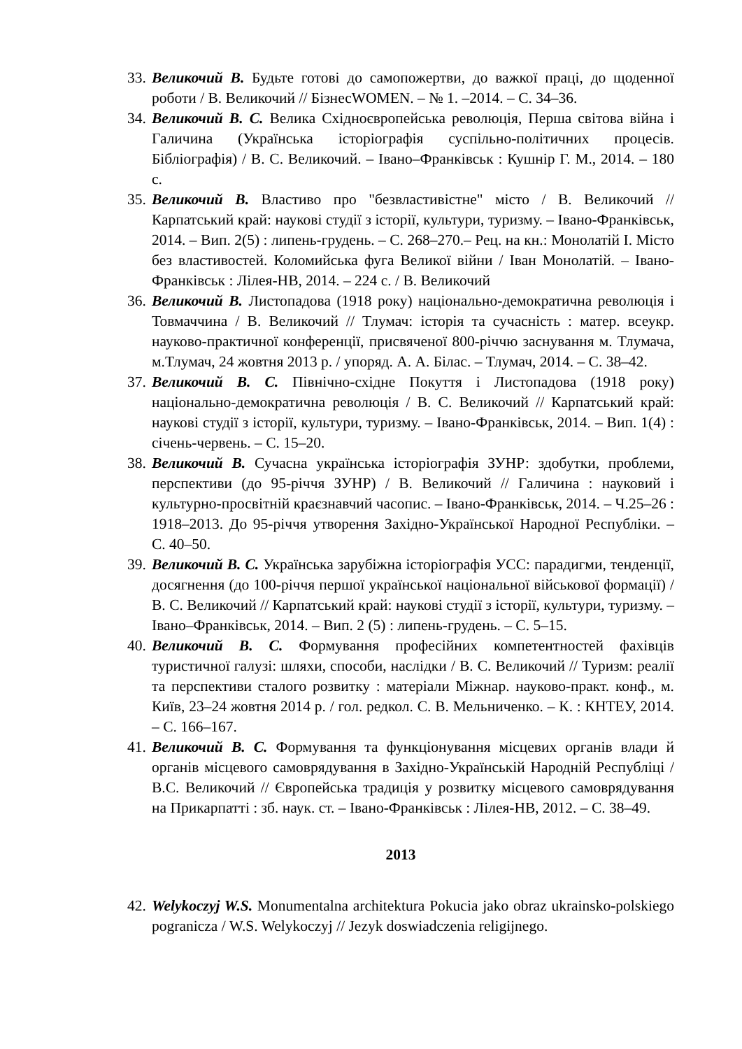33. Великочий В. Будьте готові до самопожертви, до важкої праці, до щоденної роботи / В. Великочий // БізнесWOMEN. – № 1. –2014. – С. 34–36.
34. Великочий В. С. Велика Східноєвропейська революція, Перша світова війна і Галичина (Українська історіографія суспільно-політичних процесів. Бібліографія) / В. С. Великочий. – Івано–Франківськ : Кушнір Г. М., 2014. – 180 с.
35. Великочий В. Властиво про "безвластивістне" місто / В. Великочий // Карпатський край: наукові студії з історії, культури, туризму. – Івано-Франківськ, 2014. – Вип. 2(5) : липень-грудень. – С. 268–270.– Рец. на кн.: Монолатій І. Місто без властивостей. Коломийська фуга Великої війни / Іван Монолатій. – Івано-Франківськ : Лілея-НВ, 2014. – 224 с. / В. Великочий
36. Великочий В. Листопадова (1918 року) національно-демократична революція і Товмаччина / В. Великочий // Тлумач: історія та сучасність : матер. всеукр. науково-практичної конференції, присвяченої 800-річчю заснування м. Тлумача, м.Тлумач, 24 жовтня 2013 р. / упоряд. А. А. Білас. – Тлумач, 2014. – С. 38–42.
37. Великочий В. С. Північно-східне Покуття і Листопадова (1918 року) національно-демократична революція / В. С. Великочий // Карпатський край: наукові студії з історії, культури, туризму. – Івано-Франківськ, 2014. – Вип. 1(4) : січень-червень. – С. 15–20.
38. Великочий В. Сучасна українська історіографія ЗУНР: здобутки, проблеми, перспективи (до 95-річчя ЗУНР) / В. Великочий // Галичина : науковий і культурно-просвітній краєзнавчий часопис. – Івано-Франківськ, 2014. – Ч.25–26 : 1918–2013. До 95-річчя утворення Західно-Української Народної Республіки. – С. 40–50.
39. Великочий В. С. Українська зарубіжна історіографія УСС: парадигми, тенденції, досягнення (до 100-річчя першої української національної військової формації) / В. С. Великочий // Карпатський край: наукові студії з історії, культури, туризму. – Івано–Франківськ, 2014. – Вип. 2 (5) : липень-грудень. – С. 5–15.
40. Великочий В. С. Формування професійних компетентностей фахівців туристичної галузі: шляхи, способи, наслідки / В. С. Великочий // Туризм: реалії та перспективи сталого розвитку : матеріали Міжнар. науково-практ. конф., м. Київ, 23–24 жовтня 2014 р. / гол. редкол. С. В. Мельниченко. – К. : КНТЕУ, 2014. – С. 166–167.
41. Великочий В. С. Формування та функціонування місцевих органів влади й органів місцевого самоврядування в Західно-Українській Народній Республіці / В.С. Великочий // Європейська традиція у розвитку місцевого самоврядування на Прикарпатті : зб. наук. ст. – Івано-Франківськ : Лілея-НВ, 2012. – С. 38–49.
2013
42. Welykoczyj W.S. Monumentalna architektura Pokucia jako obraz ukrainsko-polskiego pogranicza / W.S. Welykoczyj // Jezyk doswiadczenia religijnego.